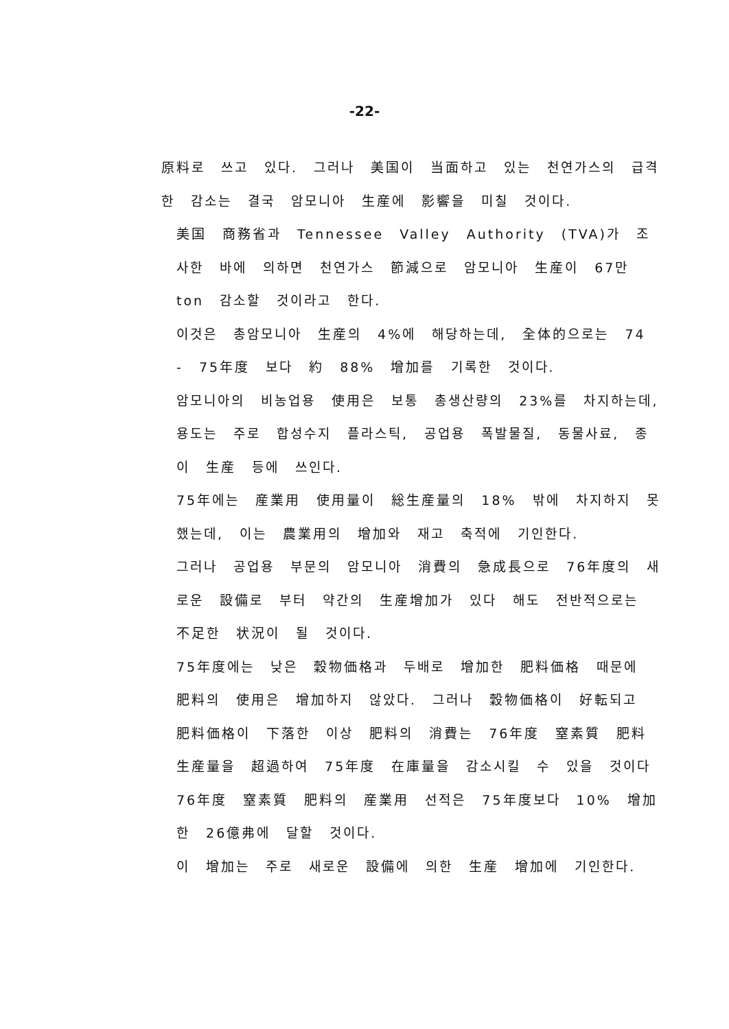-22-
原料로 쓰고 있다. 그러나 美国이 当面하고 있는 천연가스의 급격한 감소는 결국 암모니아 生産에 影響을 미칠 것이다.
美国 商務省과 Tennessee Valley Authority (TVA)가 조사한 바에 의하면 천연가스 節減으로 암모니아 生産이 67만 ton 감소할 것이라고 한다.
이것은 총암모니아 生産의 4%에 해당하는데, 全体的으로는 74 - 75年度 보다 約 88% 增加를 기록한 것이다.
암모니아의 비농업용 使用은 보통 총생산량의 23%를 차지하는데, 용도는 주로 합성수지 플라스틱, 공업용 폭발물질, 동물사료, 종이 生産 등에 쓰인다.
75年에는 産業用 使用量이 総生産量의 18% 밖에 차지하지 못했는데, 이는 農業用의 增加와 재고 축적에 기인한다.
그러나 공업용 부문의 암모니아 消費의 急成長으로 76年度의 새로운 設備로 부터 약간의 生産增加가 있다 해도 전반적으로는 不足한 状況이 될 것이다.
75年度에는 낮은 穀物価格과 두배로 增加한 肥料価格 때문에 肥料의 使用은 增加하지 않았다. 그러나 穀物価格이 好転되고 肥料価格이 下落한 이상 肥料의 消費는 76年度 窒素質 肥料 生産量을 超過하여 75年度 在庫量을 감소시킬 수 있을 것이다
76年度 窒素質 肥料의 産業用 선적은 75年度보다 10% 增加한 26億弗에 달할 것이다.
이 增加는 주로 새로운 設備에 의한 生産 增加에 기인한다.